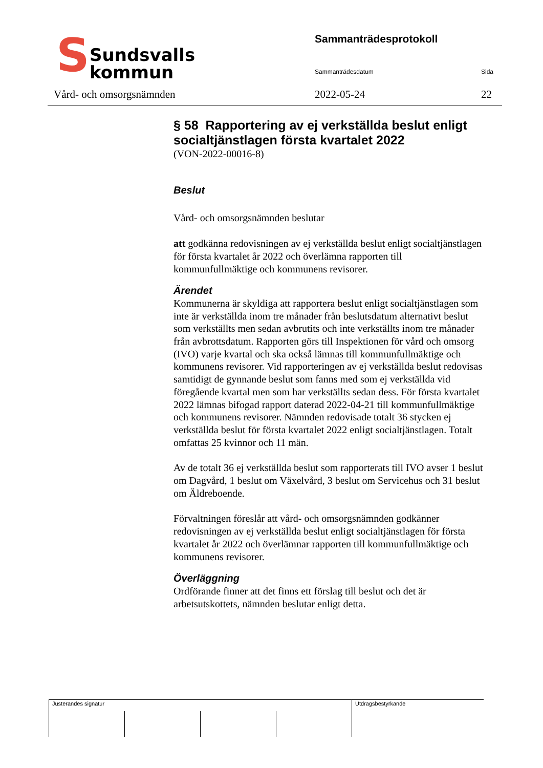S
Sundsvalls
kommun
Sammanträdesprotokoll
Sammanträdesdatum Sida
Vård- och omsorgsnämnden 2022-05-24 22
§ 58 Rapportering av ej verkställda beslut enligt socialtjänstlagen första kvartalet 2022
(VON-2022-00016-8)
Beslut
Vård- och omsorgsnämnden beslutar
att godkänna redovisningen av ej verkställda beslut enligt socialtjänstlagen för första kvartalet år 2022 och överlämna rapporten till kommunfullmäktige och kommunens revisorer.
Ärendet
Kommunerna är skyldiga att rapportera beslut enligt socialtjänstlagen som inte är verkställda inom tre månader från beslutsdatum alternativt beslut som verkställts men sedan avbrutits och inte verkställts inom tre månader från avbrottsdatum. Rapporten görs till Inspektionen för vård och omsorg (IVO) varje kvartal och ska också lämnas till kommunfullmäktige och kommunens revisorer. Vid rapporteringen av ej verkställda beslut redovisas samtidigt de gynnande beslut som fanns med som ej verkställda vid föregående kvartal men som har verkställts sedan dess. För första kvartalet 2022 lämnas bifogad rapport daterad 2022-04-21 till kommunfullmäktige och kommunens revisorer. Nämnden redovisade totalt 36 stycken ej verkställda beslut för första kvartalet 2022 enligt socialtjänstlagen. Totalt omfattas 25 kvinnor och 11 män.
Av de totalt 36 ej verkställda beslut som rapporterats till IVO avser 1 beslut om Dagvård, 1 beslut om Växelvård, 3 beslut om Servicehus och 31 beslut om Äldreboende.
Förvaltningen föreslår att vård- och omsorgsnämnden godkänner redovisningen av ej verkställda beslut enligt socialtjänstlagen för första kvartalet år 2022 och överlämnar rapporten till kommunfullmäktige och kommunens revisorer.
Överläggning
Ordförande finner att det finns ett förslag till beslut och det är arbetsutskottets, nämnden beslutar enligt detta.
| Justerandes signatur | | | | Utdragsbestyrkande |